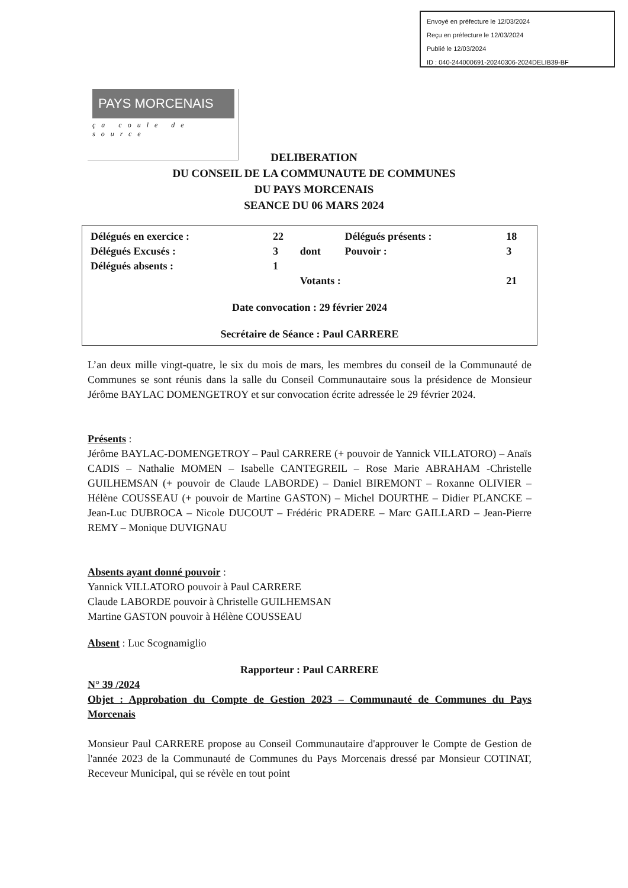Envoyé en préfecture le 12/03/2024
Reçu en préfecture le 12/03/2024
Publié le 12/03/2024
ID : 040-244000691-20240306-2024DELIB39-BF
PAYS MORCENAIS
ça coule de source
DELIBERATION
DU CONSEIL DE LA COMMUNAUTE DE COMMUNES
DU PAYS MORCENAIS
SEANCE DU 06 MARS 2024
| Délégués en exercice : | 22 | | Délégués présents : | 18 |
| Délégués Excusés : | 3 | dont | Pouvoir : | 3 |
| Délégués absents : | 1 | | | |
| | | Votants : | | 21 |
Date convocation : 29 février 2024
Secrétaire de Séance : Paul CARRERE
L’an deux mille vingt-quatre, le six du mois de mars, les membres du conseil de la Communauté de Communes se sont réunis dans la salle du Conseil Communautaire sous la présidence de Monsieur Jérôme BAYLAC DOMENGETROY et sur convocation écrite adressée le 29 février 2024.
Présents :
Jérôme BAYLAC-DOMENGETROY – Paul CARRERE (+ pouvoir de Yannick VILLATORO) – Anaïs CADIS – Nathalie MOMEN – Isabelle CANTEGREIL – Rose Marie ABRAHAM -Christelle GUILHEMSAN (+ pouvoir de Claude LABORDE) – Daniel BIREMONT – Roxanne OLIVIER – Hélène COUSSEAU (+ pouvoir de Martine GASTON) – Michel DOURTHE – Didier PLANCKE – Jean-Luc DUBROCA – Nicole DUCOUT – Frédéric PRADERE – Marc GAILLARD – Jean-Pierre REMY – Monique DUVIGNAU
Absents ayant donné pouvoir :
Yannick VILLATORO pouvoir à Paul CARRERE
Claude LABORDE pouvoir à Christelle GUILHEMSAN
Martine GASTON pouvoir à Hélène COUSSEAU
Absent : Luc Scognamiglio
Rapporteur : Paul CARRERE
N° 39 /2024
Objet : Approbation du Compte de Gestion 2023 – Communauté de Communes du Pays Morcenais
Monsieur Paul CARRERE propose au Conseil Communautaire d'approuver le Compte de Gestion de l'année 2023 de la Communauté de Communes du Pays Morcenais dressé par Monsieur COTINAT, Receveur Municipal, qui se révèle en tout point